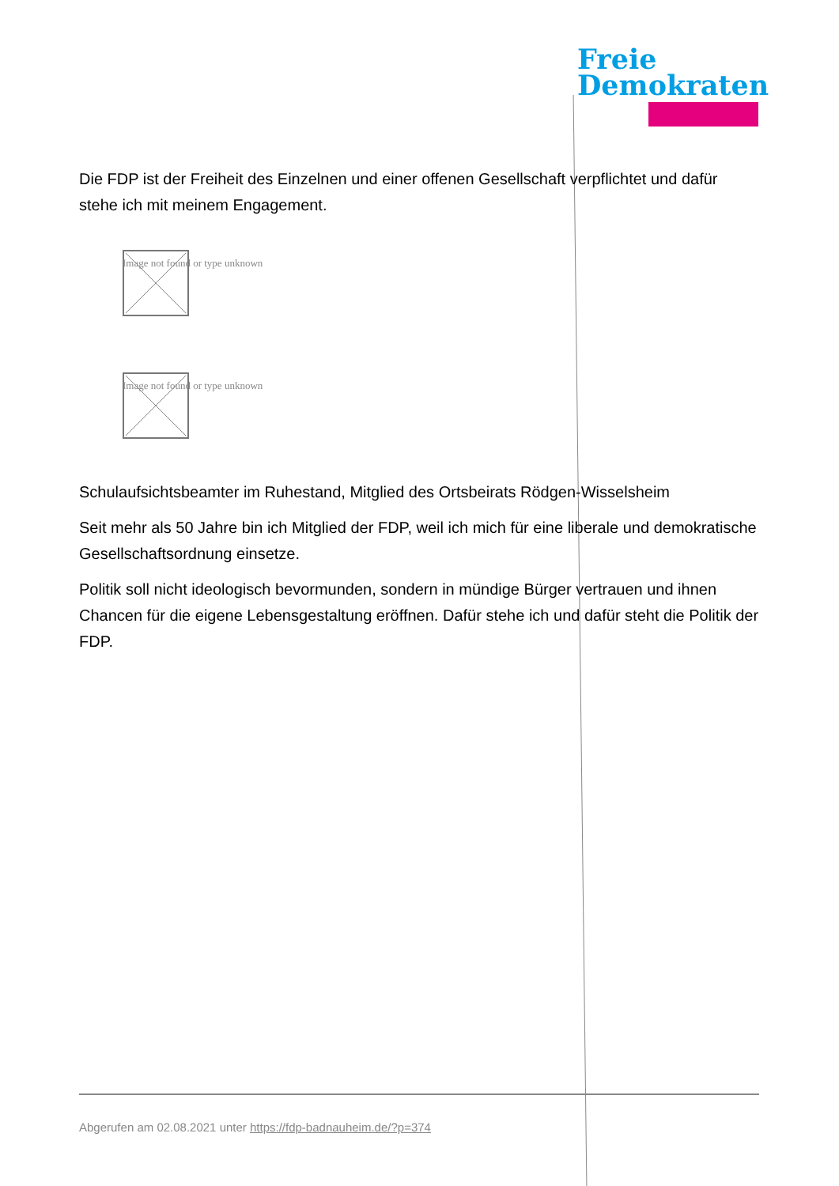Freie
Demokraten
Die FDP ist der Freiheit des Einzelnen und einer offenen Gesellschaft verpflichtet und dafür stehe ich mit meinem Engagement.
Image not found or type unknown
Image not found or type unknown
Schulaufsichtsbeamter im Ruhestand, Mitglied des Ortsbeirats Rödgen-Wisselsheim
Seit mehr als 50 Jahre bin ich Mitglied der FDP, weil ich mich für eine liberale und demokratische Gesellschaftsordnung einsetze.
Politik soll nicht ideologisch bevormunden, sondern in mündige Bürger vertrauen und ihnen Chancen für die eigene Lebensgestaltung eröffnen. Dafür stehe ich und dafür steht die Politik der FDP.
Abgerufen am 02.08.2021 unter https://fdp-badnauheim.de/?p=374